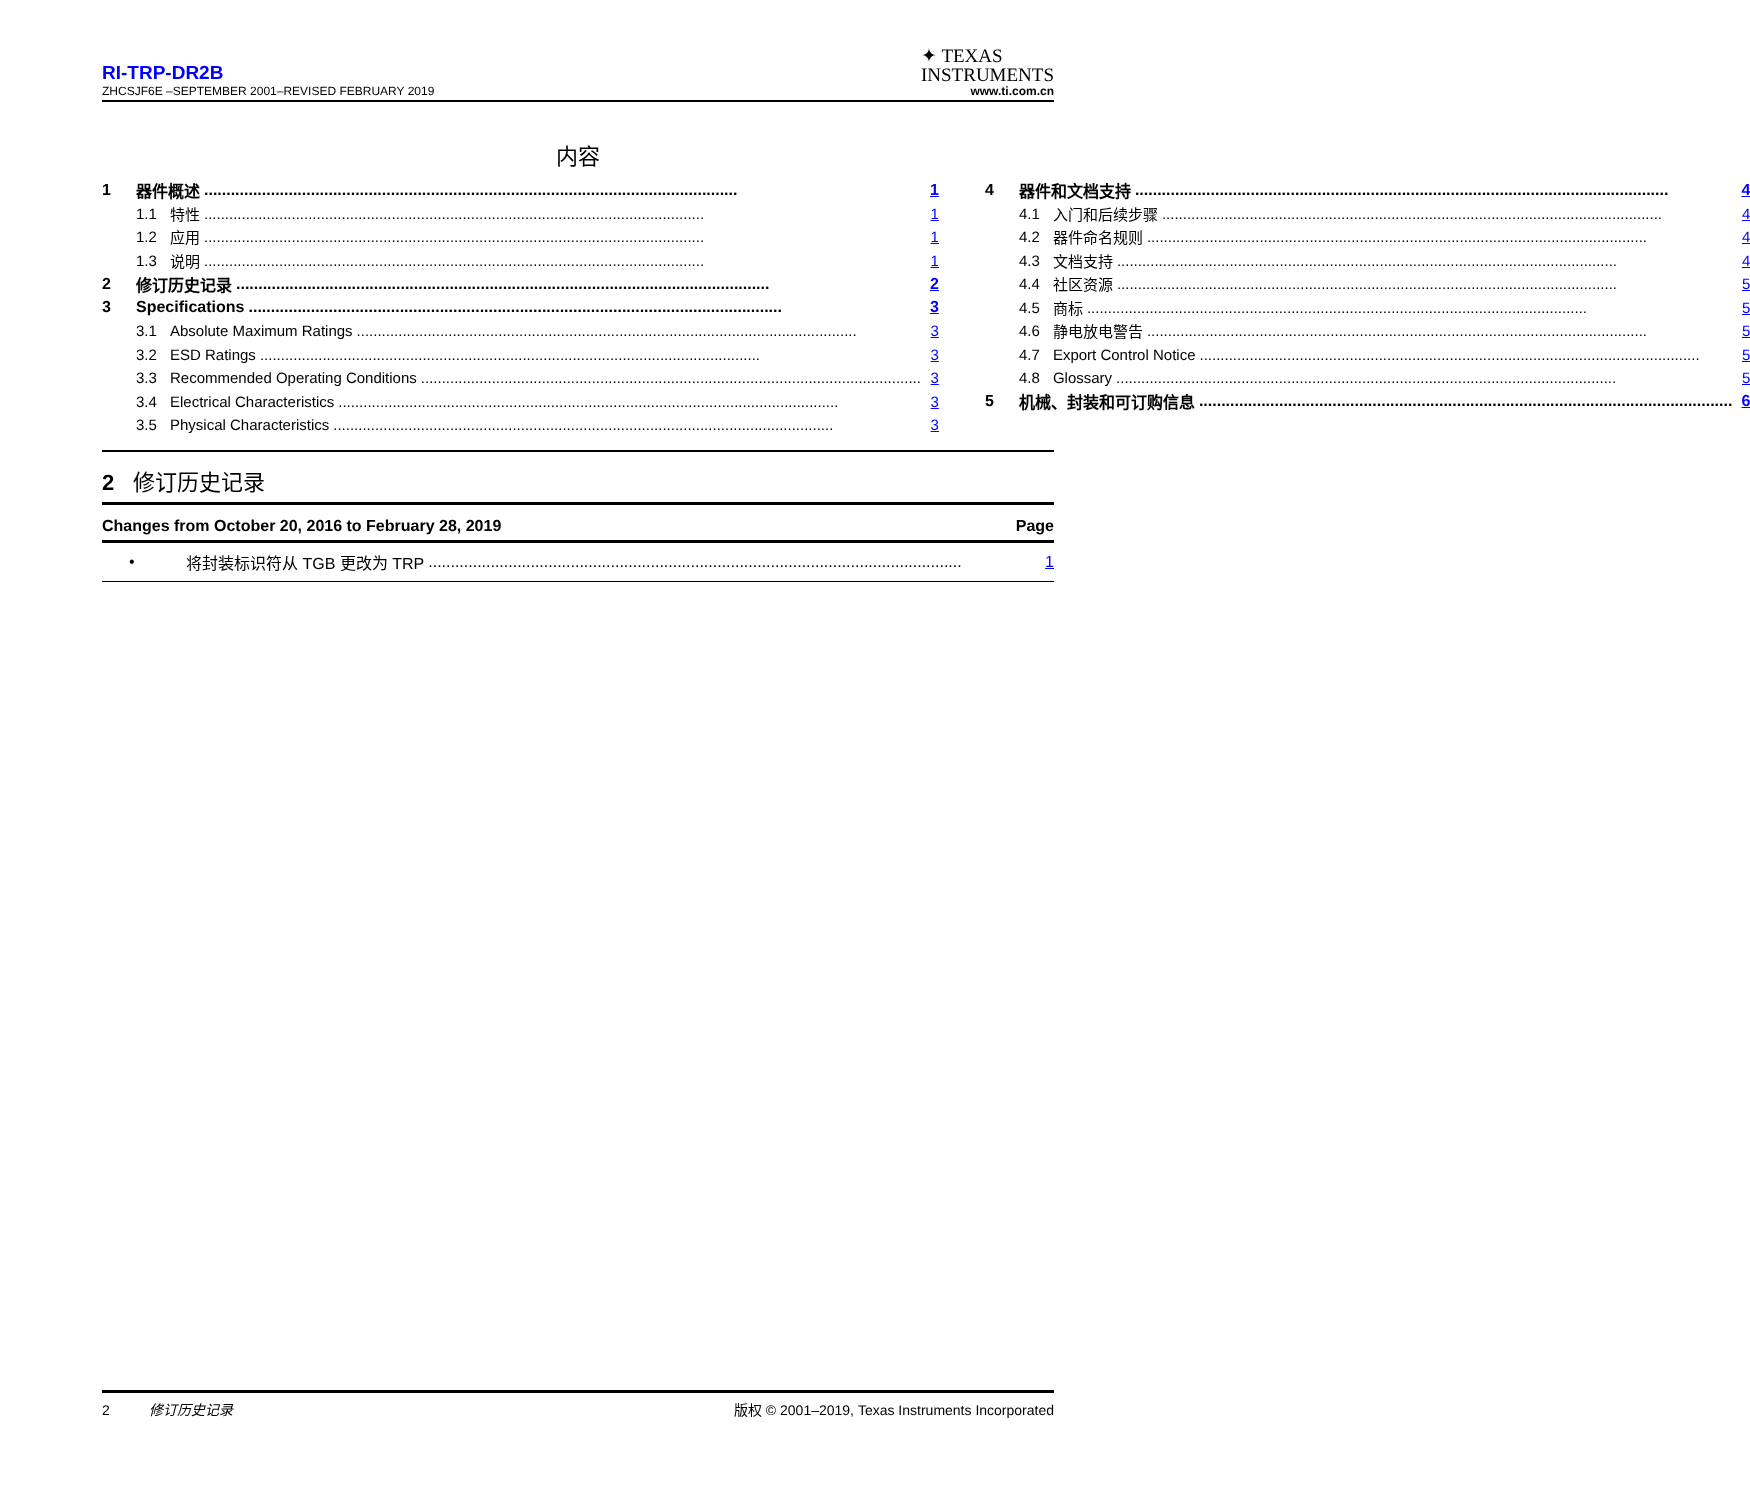RI-TRP-DR2B
✦ TEXAS
INSTRUMENTS
ZHCSJF6E –SEPTEMBER 2001–REVISED FEBRUARY 2019 www.ti.com.cn
内容
1 器件概述 1
1.1 特性 1
1.2 应用 1
1.3 说明 1
2 修订历史记录 2
3 Specifications 3
3.1 Absolute Maximum Ratings 3
3.2 ESD Ratings 3
3.3 Recommended Operating Conditions 3
3.4 Electrical Characteristics 3
3.5 Physical Characteristics 3
4 器件和文档支持 4
4.1 入门和后续步骤 4
4.2 器件命名规则 4
4.3 文档支持 4
4.4 社区资源 5
4.5 商标 5
4.6 静电放电警告 5
4.7 Export Control Notice 5
4.8 Glossary 5
5 机械、封装和可订购信息 6
2 修订历史记录
Changes from October 20, 2016 to February 28, 2019 Page
• 将封装标识符从 TGB 更改为 TRP 1
2 修订历史记录 版权 © 2001–2019, Texas Instruments Incorporated